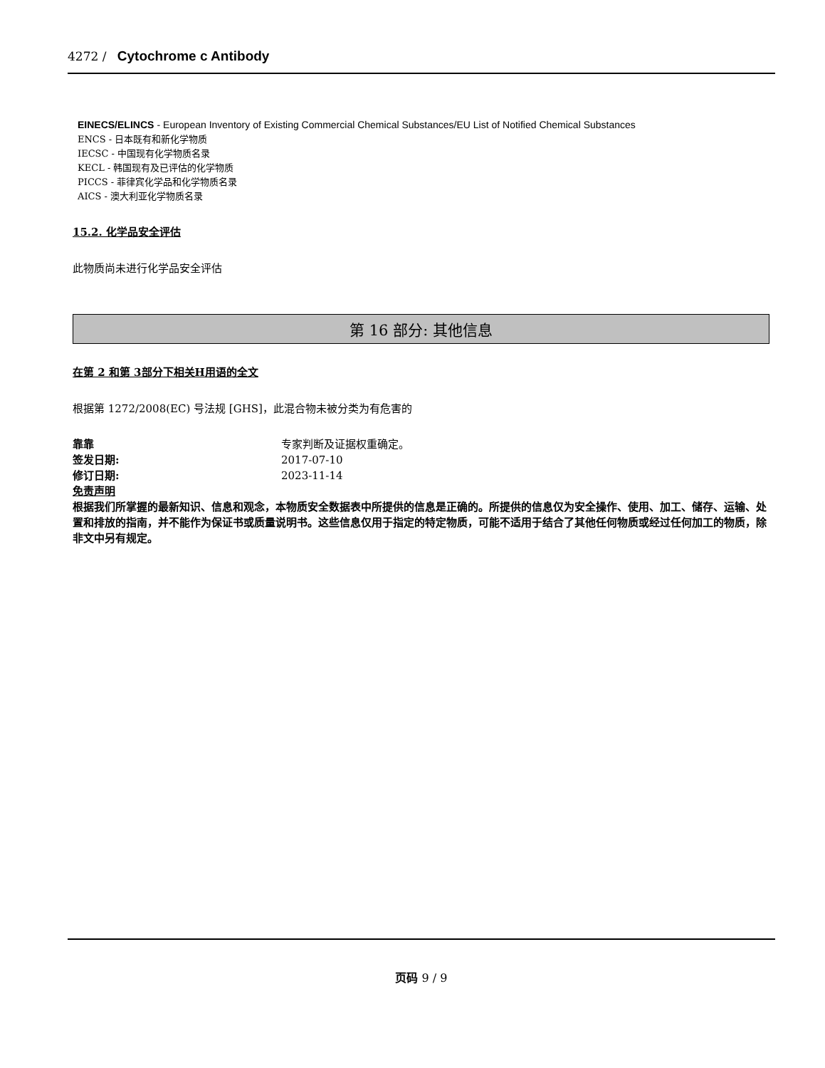4272 / Cytochrome c Antibody
EINECS/ELINCS - European Inventory of Existing Commercial Chemical Substances/EU List of Notified Chemical Substances
ENCS - 日本既有和新化学物质
IECSC - 中国现有化学物质名录
KECL - 韩国现有及已评估的化学物质
PICCS - 菲律宾化学品和化学物质名录
AICS - 澳大利亚化学物质名录
15.2. 化学品安全评估
此物质尚未进行化学品安全评估
第 16 部分: 其他信息
在第 2 和第 3部分下相关H用语的全文
根据第 1272/2008(EC) 号法规 [GHS]，此混合物未被分类为有危害的
靠靠 专家判断及证据权重确定。
签发日期: 2017-07-10
修订日期: 2023-11-14
免责声明
根据我们所掌握的最新知识、信息和观念，本物质安全数据表中所提供的信息是正确的。所提供的信息仅为安全操作、使用、加工、储存、运输、处置和排放的指南，并不能作为保证书或质量说明书。这些信息仅用于指定的特定物质，可能不适用于结合了其他任何物质或经过任何加工的物质，除非文中另有规定。
页码 9 / 9